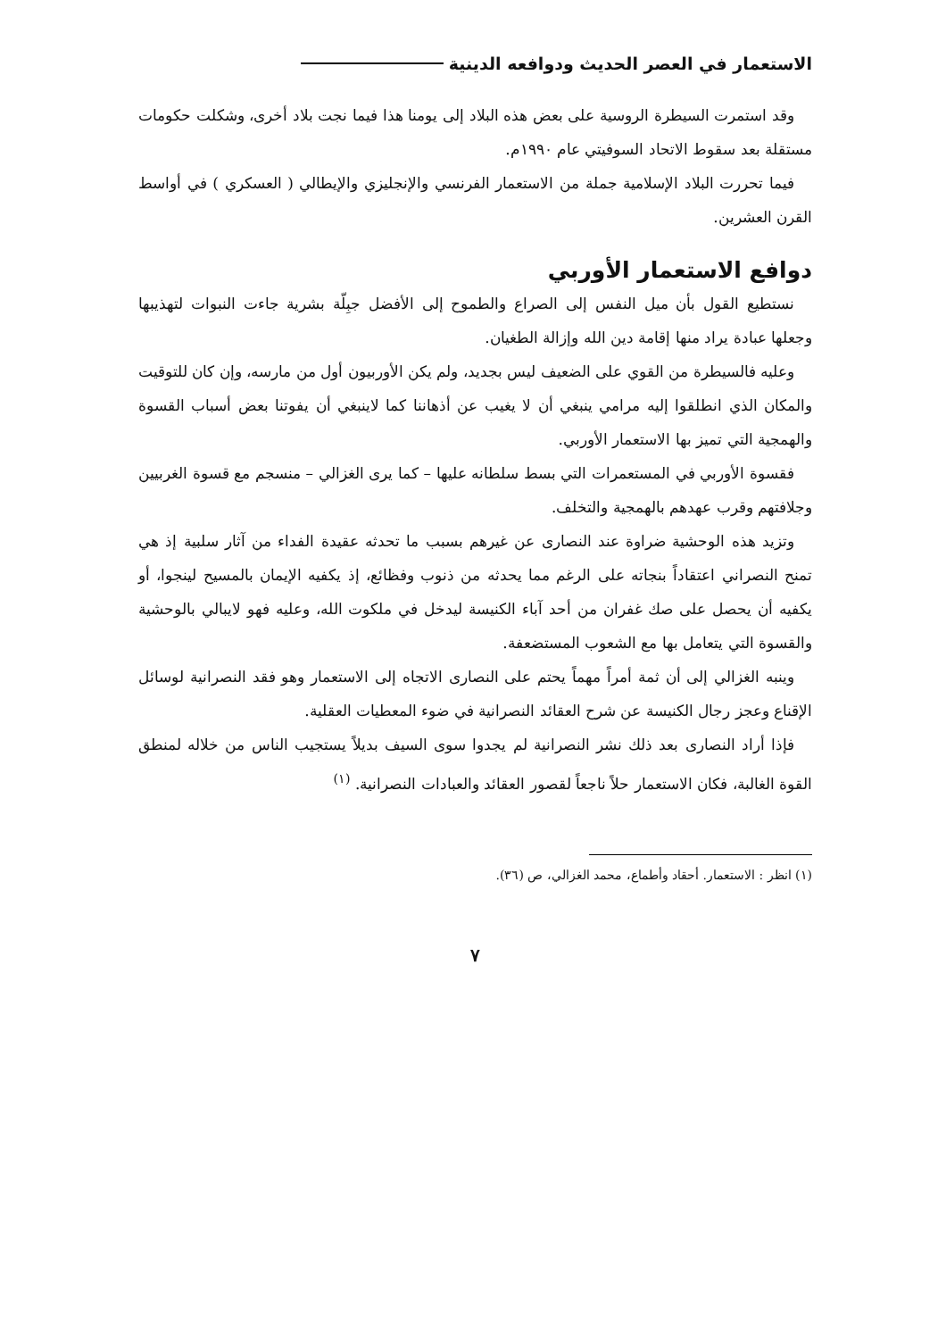الاستعمار في العصر الحديث ودوافعه الدينية
وقد استمرت السيطرة الروسية على بعض هذه البلاد إلى يومنا هذا فيما نجت بلاد أخرى، وشكلت حكومات مستقلة بعد سقوط الاتحاد السوفيتي عام ١٩٩٠م.
فيما تحررت البلاد الإسلامية جملة من الاستعمار الفرنسي والإنجليزي والإيطالي ( العسكري ) في أواسط القرن العشرين.
دوافع الاستعمار الأوربي
نستطيع القول بأن ميل النفس إلى الصراع والطموح إلى الأفضل جبِلّة بشرية جاءت النبوات لتهذيبها وجعلها عبادة يراد منها إقامة دين الله وإزالة الطغيان.
وعليه فالسيطرة من القوي على الضعيف ليس بجديد، ولم يكن الأوربيون أول من مارسه، وإن كان للتوقيت والمكان الذي انطلقوا إليه مرامي ينبغي أن لا يغيب عن أذهاننا كما لاينبغي أن يفوتنا بعض أسباب القسوة والهمجية التي تميز بها الاستعمار الأوربي.
فقسوة الأوربي في المستعمرات التي بسط سلطانه عليها – كما يرى الغزالي – منسجم مع قسوة الغربيين وجلافتهم وقرب عهدهم بالهمجية والتخلف.
وتزيد هذه الوحشية ضراوة عند النصارى عن غيرهم بسبب ما تحدثه عقيدة الفداء من آثار سلبية إذ هي تمنح النصراني اعتقاداً بنجاته على الرغم مما يحدثه من ذنوب وفظائع، إذ يكفيه الإيمان بالمسيح لينجوا، أو يكفيه أن يحصل على صك غفران من أحد آباء الكنيسة ليدخل في ملكوت الله، وعليه فهو لايبالي بالوحشية والقسوة التي يتعامل بها مع الشعوب المستضعفة.
وينبه الغزالي إلى أن ثمة أمراً مهماً يحتم على النصارى الاتجاه إلى الاستعمار وهو فقد النصرانية لوسائل الإقناع وعجز رجال الكنيسة عن شرح العقائد النصرانية في ضوء المعطيات العقلية.
فإذا أراد النصارى بعد ذلك نشر النصرانية لم يجدوا سوى السيف بديلاً يستجيب الناس من خلاله لمنطق القوة الغالبة، فكان الاستعمار حلاً ناجعاً لقصور العقائد والعبادات النصرانية. <sup>(١)</sup>
(١) انظر : الاستعمار. أحقاد وأطماع، محمد الغزالي، ص (٣٦).
٧